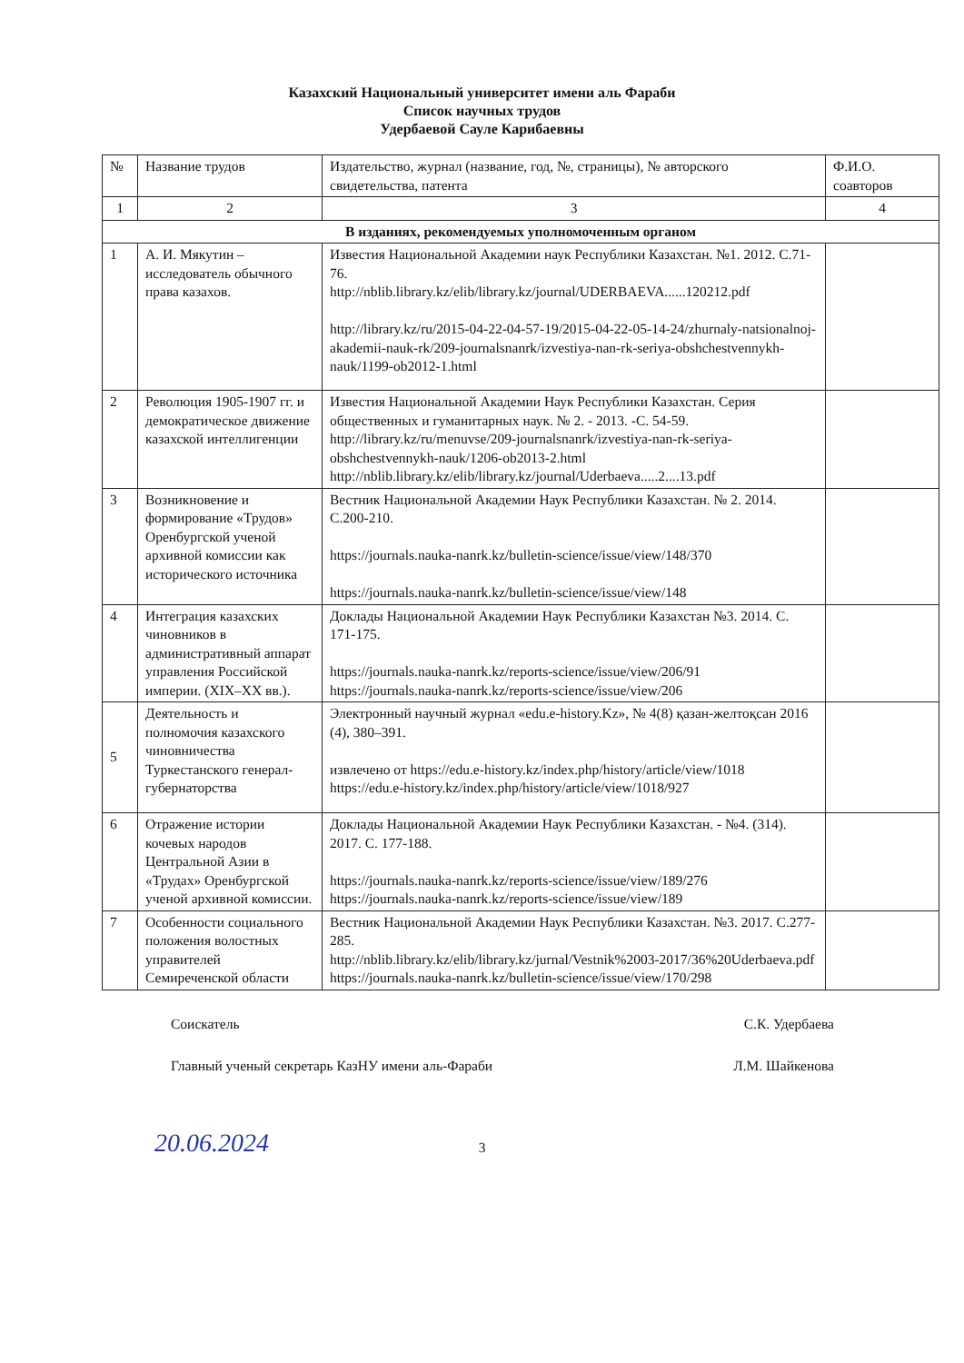Казахский Национальный университет имени аль Фараби
Список научных трудов
Удербаевой Сауле Карибаевны
| № | Название трудов | Издательство, журнал (название, год, №, страницы), № авторского свидетельства, патента | Ф.И.О. соавторов |
| --- | --- | --- | --- |
| 1 | 2 | 3 | 4 |
| В изданиях, рекомендуемых уполномоченным органом | | | |
| 1 | А. И. Мякутин – исследователь обычного права казахов. | Известия Национальной Академии наук Республики Казахстан. №1. 2012. С.71-76. http://nblib.library.kz/elib/library.kz/journal/UDERBAEVA......120212.pdf http://library.kz/ru/2015-04-22-04-57-19/2015-04-22-05-14-24/zhurnaly-natsionalnoj-akademii-nauk-rk/209-journalsnanrk/izvestiya-nan-rk-seriya-obshchestvennykh-nauk/1199-ob2012-1.html | |
| 2 | Революция 1905-1907 гг. и демократическое движение казахской интеллигенции | Известия Национальной Академии Наук Республики Казахстан. Серия общественных и гуманитарных наук. № 2. - 2013. -С. 54-59. http://library.kz/ru/menuvse/209-journalsnanrk/izvestiya-nan-rk-seriya-obshchestvennykh-nauk/1206-ob2013-2.html http://nblib.library.kz/elib/library.kz/journal/Uderbaeva.....2....13.pdf | |
| 3 | Возникновение и формирование «Трудов» Оренбургской ученой архивной комиссии как исторического источника | Вестник Национальной Академии Наук Республики Казахстан. № 2. 2014. С.200-210. https://journals.nauka-nanrk.kz/bulletin-science/issue/view/148/370 https://journals.nauka-nanrk.kz/bulletin-science/issue/view/148 | |
| 4 | Интеграция казахских чиновников в административный аппарат управления Российской империи. (XIX–XX вв.). | Доклады Национальной Академии Наук Республики Казахстан №3. 2014. С. 171-175. https://journals.nauka-nanrk.kz/reports-science/issue/view/206/91 https://journals.nauka-nanrk.kz/reports-science/issue/view/206 | |
| 5 | Деятельность и полномочия казахского чиновничества Туркестанского генерал-губернаторства | Электронный научный журнал «edu.e-history.Kz», № 4(8) қазан-желтоқсан 2016 (4), 380–391. извлечено от https://edu.e-history.kz/index.php/history/article/view/1018 https://edu.e-history.kz/index.php/history/article/view/1018/927 | |
| 6 | Отражение истории кочевых народов Центральной Азии в «Трудах» Оренбургской ученой архивной комиссии. | Доклады Национальной Академии Наук Республики Казахстан. - №4. (314). 2017. С. 177-188. https://journals.nauka-nanrk.kz/reports-science/issue/view/189/276 https://journals.nauka-nanrk.kz/reports-science/issue/view/189 | |
| 7 | Особенности социального положения волостных управителей Семиреченской области | Вестник Национальной Академии Наук Республики Казахстан. №3. 2017. С.277-285. http://nblib.library.kz/elib/library.kz/jurnal/Vestnik%2003-2017/36%20Uderbaeva.pdf https://journals.nauka-nanrk.kz/bulletin-science/issue/view/170/298 | |
Соискатель С.К. Удербаева
Главный ученый секретарь КазНУ имени аль-Фараби Л.М. Шайкенова
20.06.2024
3